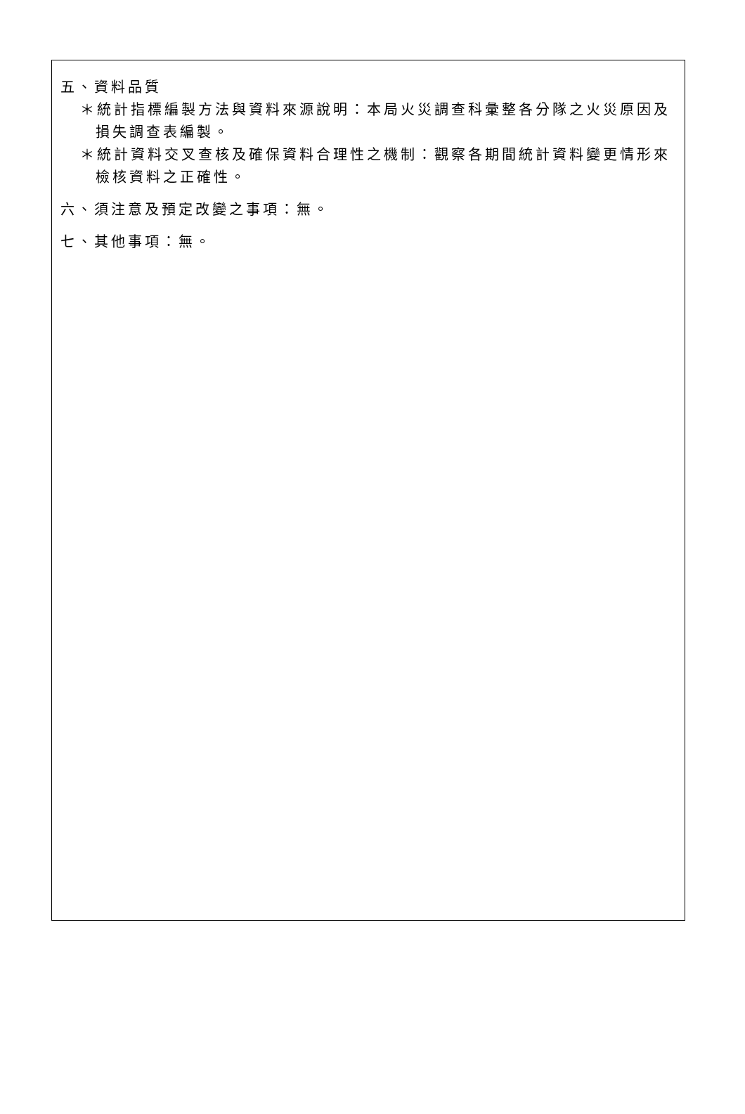五、資料品質
＊統計指標編製方法與資料來源說明：本局火災調查科彙整各分隊之火災原因及損失調查表編製。
＊統計資料交叉查核及確保資料合理性之機制：觀察各期間統計資料變更情形來檢核資料之正確性。
六、須注意及預定改變之事項：無。
七、其他事項：無。